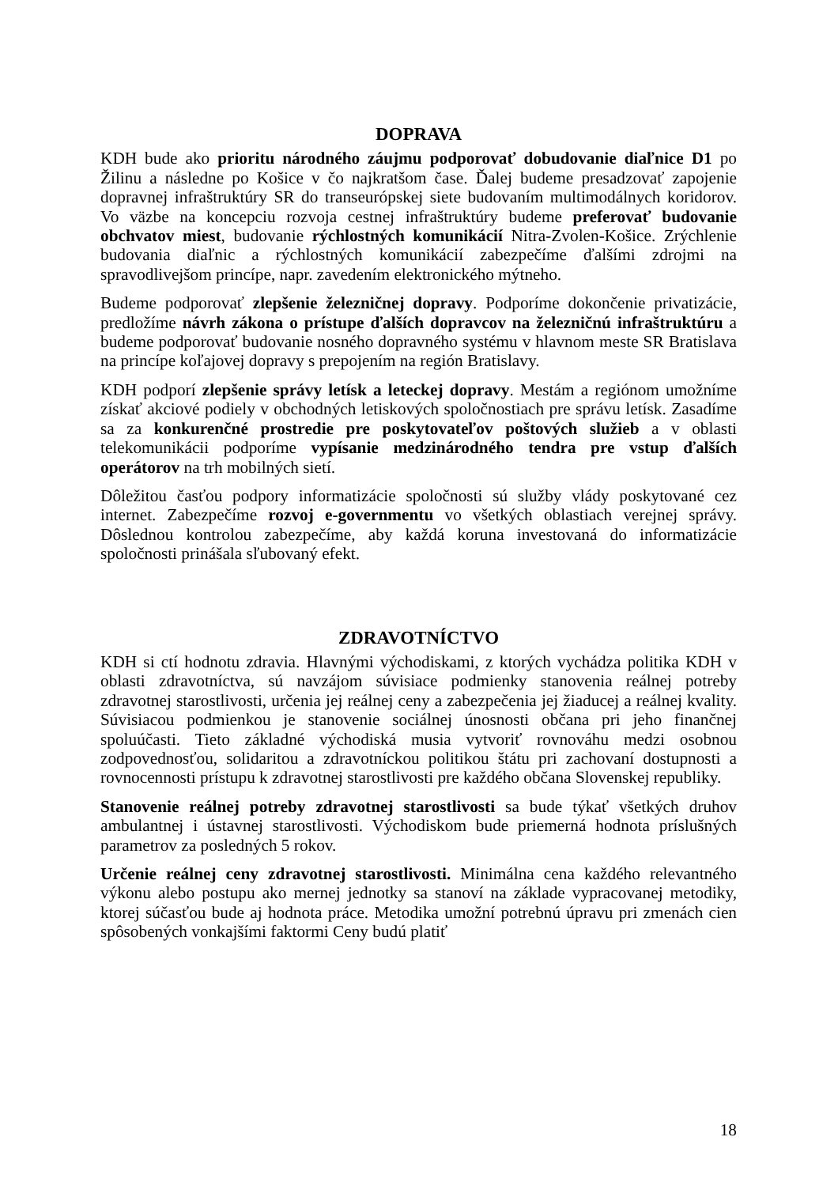DOPRAVA
KDH bude ako prioritu národného záujmu podporovať dobudovanie diaľnice D1 po Žilinu a následne po Košice v čo najkratšom čase. Ďalej budeme presadzovať zapojenie dopravnej infraštruktúry SR do transeurópskej siete budovaním multimodálnych koridorov. Vo väzbe na koncepciu rozvoja cestnej infraštruktúry budeme preferovať budovanie obchvatov miest, budovanie rýchlostných komunikácií Nitra-Zvolen-Košice. Zrýchlenie budovania diaľnic a rýchlostných komunikácií zabezpečíme ďalšími zdrojmi na spravodlivejšom princípe, napr. zavedením elektronického mýtneho.
Budeme podporovať zlepšenie železničnej dopravy. Podporíme dokončenie privatizácie, predložíme návrh zákona o prístupe ďalších dopravcov na železničnú infraštruktúru a budeme podporovať budovanie nosného dopravného systému v hlavnom meste SR Bratislava na princípe koľajovej dopravy s prepojením na región Bratislavy.
KDH podporí zlepšenie správy letísk a leteckej dopravy. Mestám a regiónom umožníme získať akciové podiely v obchodných letiskových spoločnostiach pre správu letísk. Zasadíme sa za konkurenčné prostredie pre poskytovateľov poštových služieb a v oblasti telekomunikácii podporíme vypísanie medzinárodného tendra pre vstup ďalších operátorov na trh mobilných sietí.
Dôležitou časťou podpory informatizácie spoločnosti sú služby vlády poskytované cez internet. Zabezpečíme rozvoj e-governmentu vo všetkých oblastiach verejnej správy. Dôslednou kontrolou zabezpečíme, aby každá koruna investovaná do informatizácie spoločnosti prinášala sľubovaný efekt.
ZDRAVOTNÍCTVO
KDH si ctí hodnotu zdravia. Hlavnými východiskami, z ktorých vychádza politika KDH v oblasti zdravotníctva, sú navzájom súvisiace podmienky stanovenia reálnej potreby zdravotnej starostlivosti, určenia jej reálnej ceny a zabezpečenia jej žiaducej a reálnej kvality. Súvisiacou podmienkou je stanovenie sociálnej únosnosti občana pri jeho finančnej spoluúčasti. Tieto základné východiská musia vytvoriť rovnováhu medzi osobnou zodpovednosťou, solidaritou a zdravotníckou politikou štátu pri zachovaní dostupnosti a rovnocennosti prístupu k zdravotnej starostlivosti pre každého občana Slovenskej republiky.
Stanovenie reálnej potreby zdravotnej starostlivosti sa bude týkať všetkých druhov ambulantnej i ústavnej starostlivosti. Východiskom bude priemerná hodnota príslušných parametrov za posledných 5 rokov.
Určenie reálnej ceny zdravotnej starostlivosti. Minimálna cena každého relevantného výkonu alebo postupu ako mernej jednotky sa stanoví na základe vypracovanej metodiky, ktorej súčasťou bude aj hodnota práce. Metodika umožní potrebnú úpravu pri zmenách cien spôsobených vonkajšími faktormi Ceny budú platiť
18